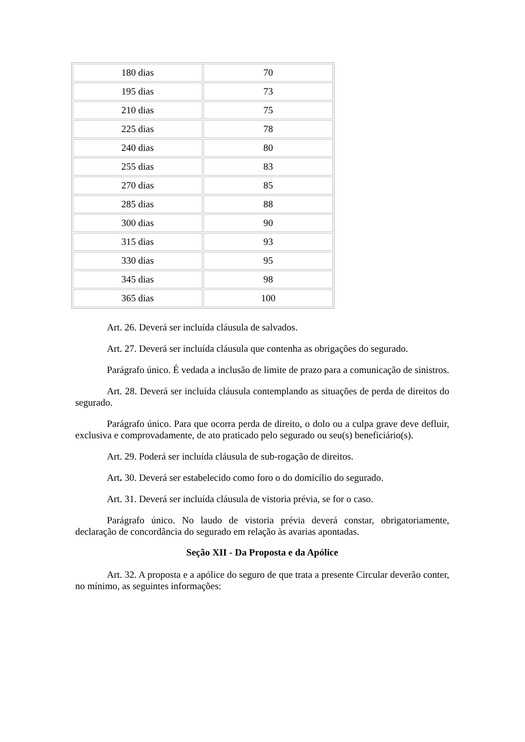| 180 dias | 70 |
| 195 dias | 73 |
| 210 dias | 75 |
| 225 dias | 78 |
| 240 dias | 80 |
| 255 dias | 83 |
| 270 dias | 85 |
| 285 dias | 88 |
| 300 dias | 90 |
| 315 dias | 93 |
| 330 dias | 95 |
| 345 dias | 98 |
| 365 dias | 100 |
Art. 26. Deverá ser incluída cláusula de salvados.
Art. 27. Deverá ser incluída cláusula que contenha as obrigações do segurado.
Parágrafo único. É vedada a inclusão de limite de prazo para a comunicação de sinistros.
Art. 28. Deverá ser incluída cláusula contemplando as situações de perda de direitos do segurado.
Parágrafo único. Para que ocorra perda de direito, o dolo ou a culpa grave deve defluir, exclusiva e comprovadamente, de ato praticado pelo segurado ou seu(s) beneficiário(s).
Art. 29. Poderá ser incluída cláusula de sub-rogação de direitos.
Art. 30. Deverá ser estabelecido como foro o do domicílio do segurado.
Art. 31. Deverá ser incluída cláusula de vistoria prévia, se for o caso.
Parágrafo único. No laudo de vistoria prévia deverá constar, obrigatoriamente, declaração de concordância do segurado em relação às avarias apontadas.
Seção XII - Da Proposta e da Apólice
Art. 32. A proposta e a apólice do seguro de que trata a presente Circular deverão conter, no mínimo, as seguintes informações: